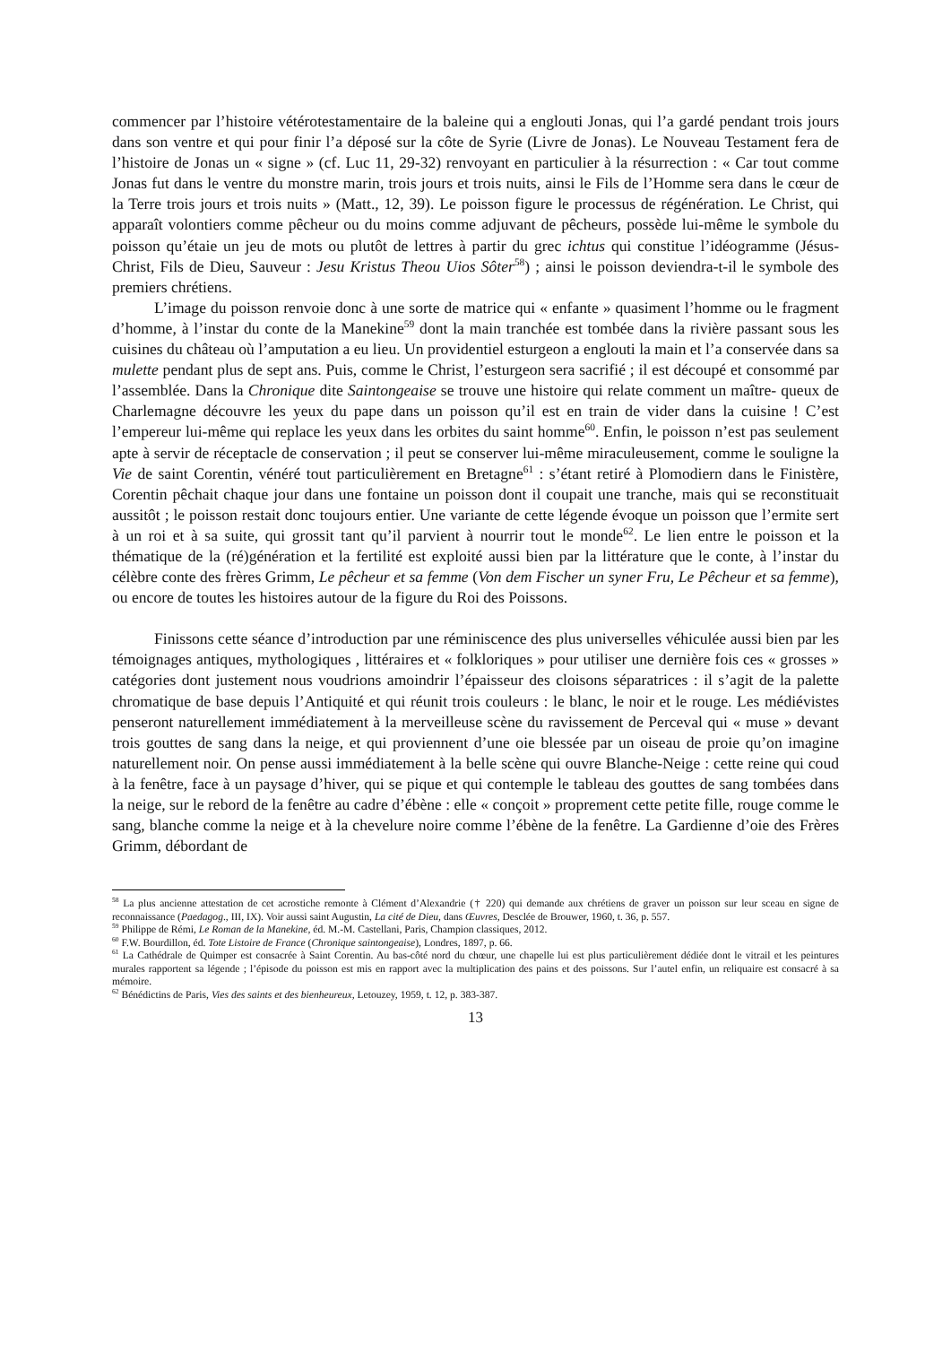commencer par l’histoire vétérotestamentaire de la baleine qui a englouti Jonas, qui l’a gardé pendant trois jours dans son ventre et qui pour finir l’a déposé sur la côte de Syrie (Livre de Jonas). Le Nouveau Testament fera de l’histoire de Jonas un « signe » (cf. Luc 11, 29-32) renvoyant en particulier à la résurrection : « Car tout comme Jonas fut dans le ventre du monstre marin, trois jours et trois nuits, ainsi le Fils de l’Homme sera dans le cœur de la Terre trois jours et trois nuits » (Matt., 12, 39). Le poisson figure le processus de régénération. Le Christ, qui apparaît volontiers comme pêcheur ou du moins comme adjuvant de pêcheurs, possède lui-même le symbole du poisson qu’étaie un jeu de mots ou plutôt de lettres à partir du grec ichtus qui constitue l’idéogramme (Jésus-Christ, Fils de Dieu, Sauveur : Jesu Kristus Theou Uios Sôter<sup>58</sup>) ; ainsi le poisson deviendra-t-il le symbole des premiers chrétiens.
L’image du poisson renvoie donc à une sorte de matrice qui « enfante » quasiment l’homme ou le fragment d’homme, à l’instar du conte de la Manekine<sup>59</sup> dont la main tranchée est tombée dans la rivière passant sous les cuisines du château où l’amputation a eu lieu. Un providentiel esturgeon a englouti la main et l’a conservée dans sa mulette pendant plus de sept ans. Puis, comme le Christ, l’esturgeon sera sacrifié ; il est découpé et consommé par l’assemblée. Dans la Chronique dite Saintongeaise se trouve une histoire qui relate comment un maître- queux de Charlemagne découvre les yeux du pape dans un poisson qu’il est en train de vider dans la cuisine ! C’est l’empereur lui-même qui replace les yeux dans les orbites du saint homme<sup>60</sup>. Enfin, le poisson n’est pas seulement apte à servir de réceptacle de conservation ; il peut se conserver lui-même miraculeusement, comme le souligne la Vie de saint Corentin, vénéré tout particulièrement en Bretagne<sup>61</sup> : s’étant retiré à Plomodiern dans le Finistère, Corentin pêchait chaque jour dans une fontaine un poisson dont il coupait une tranche, mais qui se reconstituait aussitôt ; le poisson restait donc toujours entier. Une variante de cette légende évoque un poisson que l’ermite sert à un roi et à sa suite, qui grossit tant qu’il parvient à nourrir tout le monde<sup>62</sup>. Le lien entre le poisson et la thématique de la (ré)génération et la fertilité est exploité aussi bien par la littérature que le conte, à l’instar du célèbre conte des frères Grimm, Le pêcheur et sa femme (Von dem Fischer un syner Fru, Le Pêcheur et sa femme), ou encore de toutes les histoires autour de la figure du Roi des Poissons.
Finissons cette séance d’introduction par une réminiscence des plus universelles véhiculée aussi bien par les témoignages antiques, mythologiques , littéraires et « folkloriques » pour utiliser une dernière fois ces « grosses » catégories dont justement nous voudrions amoindrir l’épaisseur des cloisons séparatrices : il s’agit de la palette chromatique de base depuis l’Antiquité et qui réunit trois couleurs : le blanc, le noir et le rouge. Les médiévistes penseront naturellement immédiatement à la merveilleuse scène du ravissement de Perceval qui « muse » devant trois gouttes de sang dans la neige, et qui proviennent d’une oie blessée par un oiseau de proie qu’on imagine naturellement noir. On pense aussi immédiatement à la belle scène qui ouvre Blanche-Neige : cette reine qui coud à la fenêtre, face à un paysage d’hiver, qui se pique et qui contemple le tableau des gouttes de sang tombées dans la neige, sur le rebord de la fenêtre au cadre d’ébène : elle « conçoit » proprement cette petite fille, rouge comme le sang, blanche comme la neige et à la chevelure noire comme l’ébène de la fenêtre. La Gardienne d’oie des Frères Grimm, débordant de
<sup>58</sup> La plus ancienne attestation de cet acrostiche remonte à Clément d’Alexandrie († 220) qui demande aux chrétiens de graver un poisson sur leur sceau en signe de reconnaissance (Paedagog., III, IX). Voir aussi saint Augustin, La cité de Dieu, dans Œuvres, Desclée de Brouwer, 1960, t. 36, p. 557.
<sup>59</sup> Philippe de Rémi, Le Roman de la Manekine, éd. M.-M. Castellani, Paris, Champion classiques, 2012.
<sup>60</sup> F.W. Bourdillon, éd. Tote Listoire de France (Chronique saintongeaise), Londres, 1897, p. 66.
<sup>61</sup> La Cathédrale de Quimper est consacrée à Saint Corentin. Au bas-côté nord du chœur, une chapelle lui est plus particulièrement dédiée dont le vitrail et les peintures murales rapportent sa légende ; l’épisode du poisson est mis en rapport avec la multiplication des pains et des poissons. Sur l’autel enfin, un reliquaire est consacré à sa mémoire.
<sup>62</sup> Bénédictins de Paris, Vies des saints et des bienheureux, Letouzey, 1959, t. 12, p. 383-387.
13